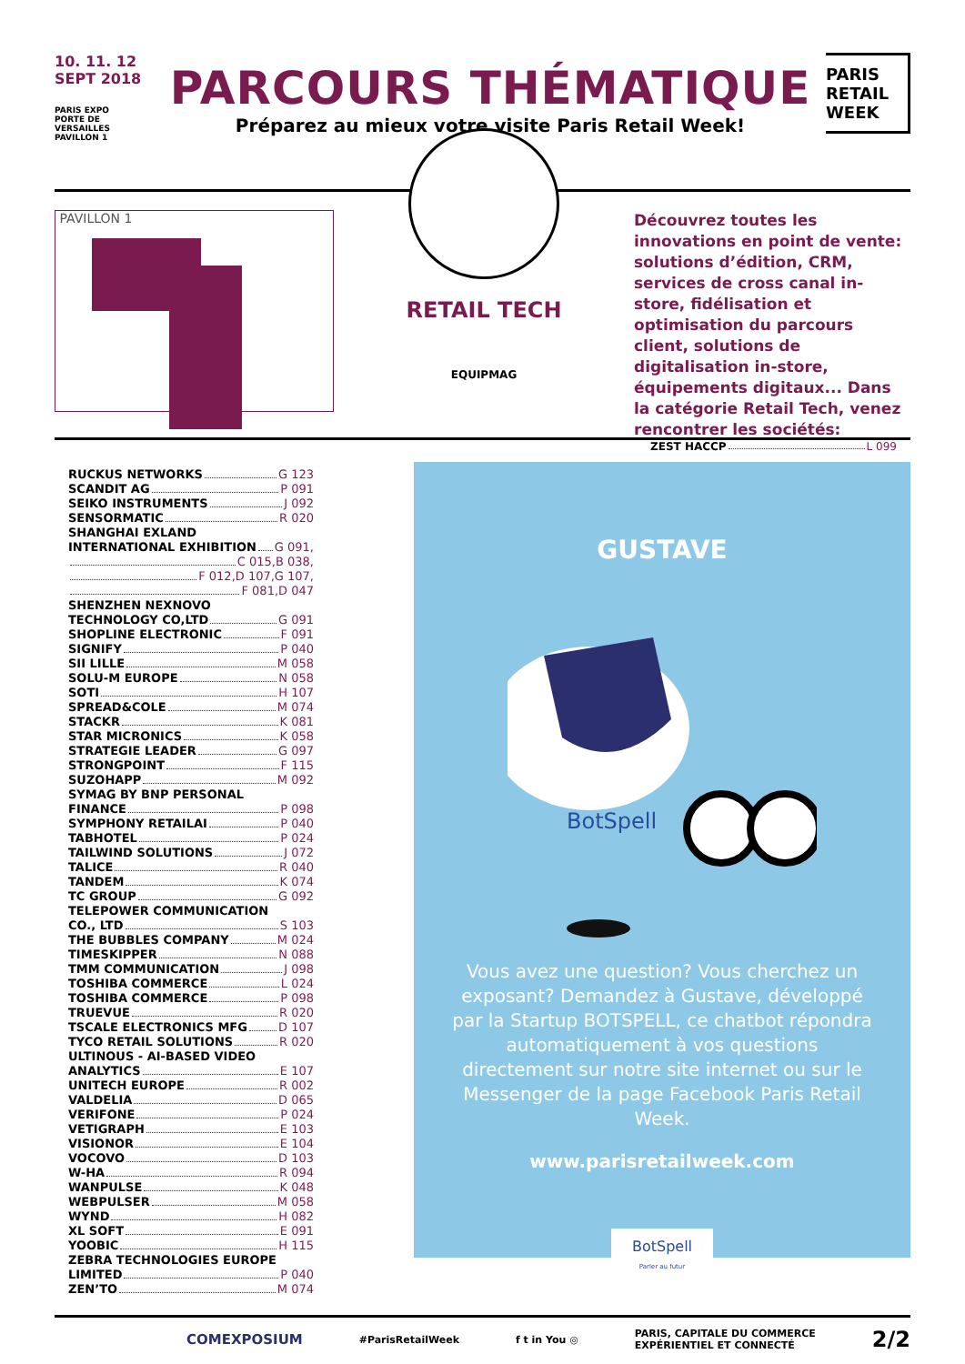10. 11. 12
SEPT 2018
PARIS EXPO
PORTE DE
VERSAILLES
PAVILLON 1
PARCOURS THÉMATIQUE
Préparez au mieux votre visite Paris Retail Week!
PARIS
RETAIL
WEEK
PAVILLON 1
RETAIL TECH
EQUIPMAG
Découvrez toutes les innovations en point de vente: solutions d’édition, CRM, services de cross canal in-store, fidélisation et optimisation du parcours client, solutions de digitalisation in-store, équipements digitaux... Dans la catégorie Retail Tech, venez rencontrer les sociétés:
RUCKUS NETWORKS G 123
SCANDIT AG P 091
SEIKO INSTRUMENTS J 092
SENSORMATIC R 020
SHANGHAI EXLAND
INTERNATIONAL EXHIBITION G 091,
C 015,B 038,
F 012,D 107,G 107,
F 081,D 047
SHENZHEN NEXNOVO
TECHNOLOGY CO,LTD G 091
SHOPLINE ELECTRONIC F 091
SIGNIFY P 040
SII LILLE M 058
SOLU-M EUROPE N 058
SOTI H 107
SPREAD&COLE M 074
STACKR K 081
STAR MICRONICS K 058
STRATEGIE LEADER G 097
STRONGPOINT F 115
SUZOHAPP M 092
SYMAG BY BNP PERSONAL
FINANCE P 098
SYMPHONY RETAILAI P 040
TABHOTEL P 024
TAILWIND SOLUTIONS J 072
TALICE R 040
TANDEM K 074
TC GROUP G 092
TELEPOWER COMMUNICATION
CO., LTD S 103
THE BUBBLES COMPANY M 024
TIMESKIPPER N 088
TMM COMMUNICATION J 098
TOSHIBA COMMERCE L 024
TOSHIBA COMMERCE P 098
TRUEVUE R 020
TSCALE ELECTRONICS MFG D 107
TYCO RETAIL SOLUTIONS R 020
ULTINOUS - AI-BASED VIDEO
ANALYTICS E 107
UNITECH EUROPE R 002
VALDELIA D 065
VERIFONE P 024
VETIGRAPH E 103
VISIONOR E 104
VOCOVO D 103
W-HA R 094
WANPULSE K 048
WEBPULSER M 058
WYND H 082
XL SOFT E 091
YOOBIC H 115
ZEBRA TECHNOLOGIES EUROPE
LIMITED P 040
ZEN’TO M 074
ZEST HACCP L 099
GUSTAVE
BotSpell
Vous avez une question? Vous cherchez un exposant? Demandez à Gustave, développé par la Startup BOTSPELL, ce chatbot répondra automatiquement à vos questions directement sur notre site internet ou sur le Messenger de la page Facebook Paris Retail Week.
www.parisretailweek.com
BotSpell
Parler au futur
COMEXPOSIUM #ParisRetailWeek f t in You ◎ PARIS, CAPITALE DU COMMERCE
EXPÉRIENTIEL ET CONNECTÉ 2/2